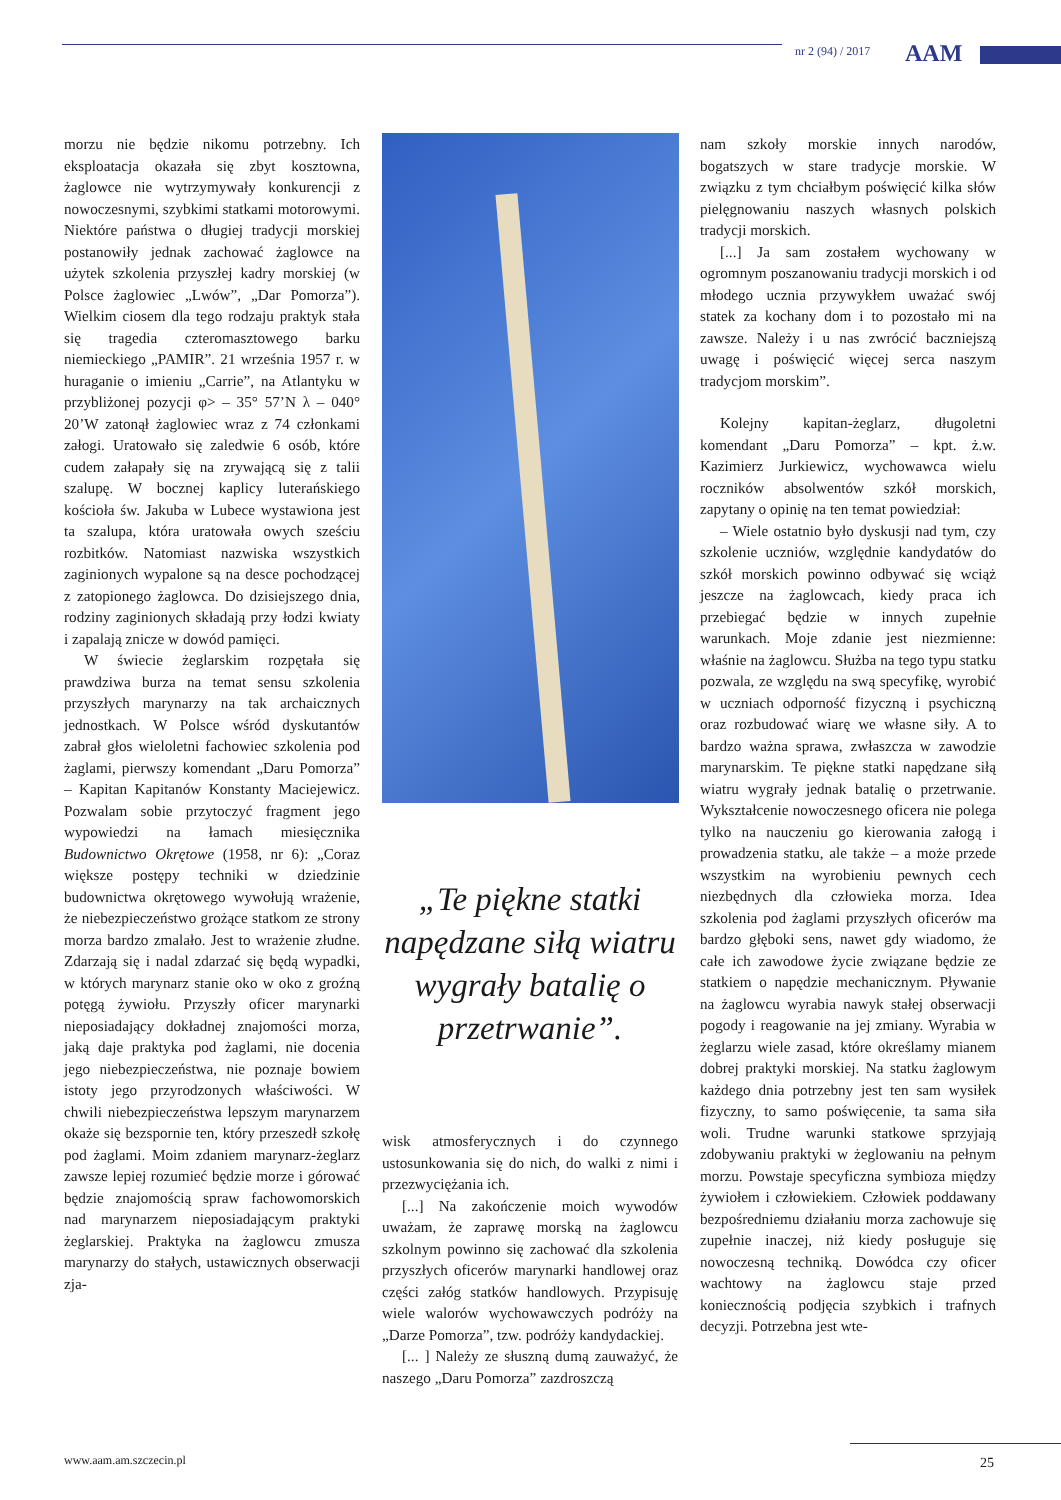nr 2 (94) / 2017 AAM
morzu nie będzie nikomu potrzebny. Ich eksploatacja okazała się zbyt kosztowna, żaglowce nie wytrzymywały konkurencji z nowoczesnymi, szybkimi statkami motorowymi. Niektóre państwa o długiej tradycji morskiej postanowiły jednak zachować żaglowce na użytek szkolenia przyszłej kadry morskiej (w Polsce żaglowiec „Lwów”, „Dar Pomorza”). Wielkim ciosem dla tego rodzaju praktyk stała się tragedia czteromasztowego barku niemieckiego „PAMIR”. 21 września 1957 r. w huraganie o imieniu „Carrie”, na Atlantyku w przybliżonej pozycji φ> – 35° 57’N λ – 040° 20’W zatonął żaglowiec wraz z 74 członkami załogi. Uratowało się zaledwie 6 osób, które cudem załapały się na zrywającą się z talii szalupę. W bocznej kaplicy luterańskiego kościoła św. Jakuba w Lubece wystawiona jest ta szalupa, która uratowała owych sześciu rozbitków. Natomiast nazwiska wszystkich zaginionych wypalone są na desce pochodzącej z zatopionego żaglowca. Do dzisiejszego dnia, rodziny zaginionych składają przy łodzi kwiaty i zapalają znicze w dowód pamięci.
W świecie żeglarskim rozpętała się prawdziwa burza na temat sensu szkolenia przyszłych marynarzy na tak archaicznych jednostkach. W Polsce wśród dyskutantów zabrał głos wieloletni fachowiec szkolenia pod żaglami, pierwszy komendant „Daru Pomorza” – Kapitan Kapitanów Konstanty Maciejewicz. Pozwalam sobie przytoczyć fragment jego wypowiedzi na łamach miesięcznika Budownictwo Okrętowe (1958, nr 6): „Coraz większe postępy techniki w dziedzinie budownictwa okrętowego wywołują wrażenie, że niebezpieczeństwo grożące statkom ze strony morza bardzo zmalało. Jest to wrażenie złudne. Zdarzają się i nadal zdarzać się będą wypadki, w których marynarz stanie oko w oko z groźną potęgą żywiołu. Przyszły oficer marynarki nieposiadający dokładnej znajomości morza, jaką daje praktyka pod żaglami, nie docenia jego niebezpieczeństwa, nie poznaje bowiem istoty jego przyrodzonych właściwości. W chwili niebezpieczeństwa lepszym marynarzem okaże się bezspornie ten, który przeszedł szkołę pod żaglami. Moim zdaniem marynarz-żeglarz zawsze lepiej rozumieć będzie morze i górować będzie znajomością spraw fachowomorskich nad marynarzem nieposiadającym praktyki żeglarskiej. Praktyka na żaglowcu zmusza marynarzy do stałych, ustawicznych obserwacji zja-
„Te piękne statki napędzane siłą wiatru wygrały batalię o przetrwanie”.
wisk atmosferycznych i do czynnego ustosunkowania się do nich, do walki z nimi i przezwyciężania ich.
[...] Na zakończenie moich wywodów uważam, że zaprawę morską na żaglowcu szkolnym powinno się zachować dla szkolenia przyszłych oficerów marynarki handlowej oraz części załóg statków handlowych. Przypisuję wiele walorów wychowawczych podróży na „Darze Pomorza”, tzw. podróży kandydackiej.
[... ] Należy ze słuszną dumą zauważyć, że naszego „Daru Pomorza” zazdroszczą
nam szkoły morskie innych narodów, bogatszych w stare tradycje morskie. W związku z tym chciałbym poświęcić kilka słów pielęgnowaniu naszych własnych polskich tradycji morskich.
[...] Ja sam zostałem wychowany w ogromnym poszanowaniu tradycji morskich i od młodego ucznia przywykłem uważać swój statek za kochany dom i to pozostało mi na zawsze. Należy i u nas zwrócić baczniejszą uwagę i poświęcić więcej serca naszym tradycjom morskim”.
Kolejny kapitan-żeglarz, długoletni komendant „Daru Pomorza” – kpt. ż.w. Kazimierz Jurkiewicz, wychowawca wielu roczników absolwentów szkół morskich, zapytany o opinię na ten temat powiedział:
– Wiele ostatnio było dyskusji nad tym, czy szkolenie uczniów, względnie kandydatów do szkół morskich powinno odbywać się wciąż jeszcze na żaglowcach, kiedy praca ich przebiegać będzie w innych zupełnie warunkach. Moje zdanie jest niezmienne: właśnie na żaglowcu. Służba na tego typu statku pozwala, ze względu na swą specyfikę, wyrobić w uczniach odporność fizyczną i psychiczną oraz rozbudować wiarę we własne siły. A to bardzo ważna sprawa, zwłaszcza w zawodzie marynarskim. Te piękne statki napędzane siłą wiatru wygrały jednak batalię o przetrwanie. Wykształcenie nowoczesnego oficera nie polega tylko na nauczeniu go kierowania załogą i prowadzenia statku, ale także – a może przede wszystkim na wyrobieniu pewnych cech niezbędnych dla człowieka morza. Idea szkolenia pod żaglami przyszłych oficerów ma bardzo głęboki sens, nawet gdy wiadomo, że całe ich zawodowe życie związane będzie ze statkiem o napędzie mechanicznym. Pływanie na żaglowcu wyrabia nawyk stałej obserwacji pogody i reagowanie na jej zmiany. Wyrabia w żeglarzu wiele zasad, które określamy mianem dobrej praktyki morskiej. Na statku żaglowym każdego dnia potrzebny jest ten sam wysiłek fizyczny, to samo poświęcenie, ta sama siła woli. Trudne warunki statkowe sprzyjają zdobywaniu praktyki w żeglowaniu na pełnym morzu. Powstaje specyficzna symbioza między żywiołem i człowiekiem. Człowiek poddawany bezpośredniemu działaniu morza zachowuje się zupełnie inaczej, niż kiedy posługuje się nowoczesną techniką. Dowódca czy oficer wachtowy na żaglowcu staje przed koniecznością podjęcia szybkich i trafnych decyzji. Potrzebna jest wte-
www.aam.am.szczecin.pl 25